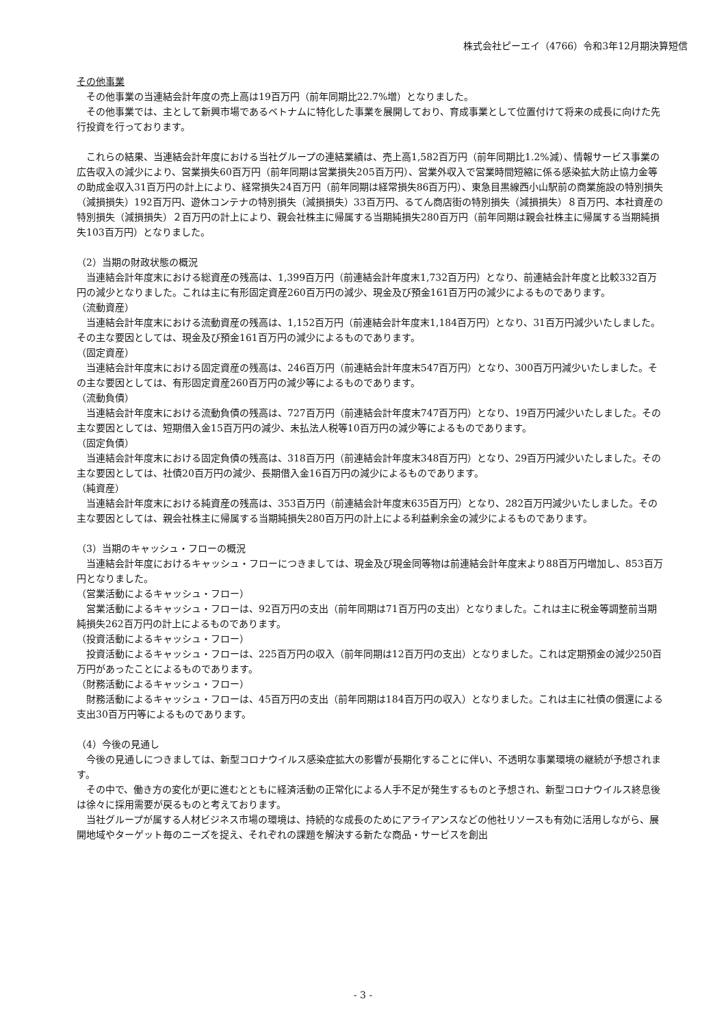株式会社ピーエイ（4766）令和3年12月期決算短信
その他事業
その他事業の当連結会計年度の売上高は19百万円（前年同期比22.7%増）となりました。
その他事業では、主として新興市場であるベトナムに特化した事業を展開しており、育成事業として位置付けて将来の成長に向けた先行投資を行っております。
これらの結果、当連結会計年度における当社グループの連結業績は、売上高1,582百万円（前年同期比1.2%減）、情報サービス事業の広告収入の減少により、営業損失60百万円（前年同期は営業損失205百万円）、営業外収入で営業時間短縮に係る感染拡大防止協力金等の助成金収入31百万円の計上により、経常損失24百万円（前年同期は経常損失86百万円）、東急目黒線西小山駅前の商業施設の特別損失（減損損失）192百万円、遊休コンテナの特別損失（減損損失）33百万円、るてん商店街の特別損失（減損損失）８百万円、本社資産の特別損失（減損損失）２百万円の計上により、親会社株主に帰属する当期純損失280百万円（前年同期は親会社株主に帰属する当期純損失103百万円）となりました。
（2）当期の財政状態の概況
当連結会計年度末における総資産の残高は、1,399百万円（前連結会計年度末1,732百万円）となり、前連結会計年度と比較332百万円の減少となりました。これは主に有形固定資産260百万円の減少、現金及び預金161百万円の減少によるものであります。
（流動資産）
当連結会計年度末における流動資産の残高は、1,152百万円（前連結会計年度末1,184百万円）となり、31百万円減少いたしました。その主な要因としては、現金及び預金161百万円の減少によるものであります。
（固定資産）
当連結会計年度末における固定資産の残高は、246百万円（前連結会計年度末547百万円）となり、300百万円減少いたしました。その主な要因としては、有形固定資産260百万円の減少等によるものであります。
（流動負債）
当連結会計年度末における流動負債の残高は、727百万円（前連結会計年度末747百万円）となり、19百万円減少いたしました。その主な要因としては、短期借入金15百万円の減少、未払法人税等10百万円の減少等によるものであります。
（固定負債）
当連結会計年度末における固定負債の残高は、318百万円（前連結会計年度末348百万円）となり、29百万円減少いたしました。その主な要因としては、社債20百万円の減少、長期借入金16百万円の減少によるものであります。
（純資産）
当連結会計年度末における純資産の残高は、353百万円（前連結会計年度末635百万円）となり、282百万円減少いたしました。その主な要因としては、親会社株主に帰属する当期純損失280百万円の計上による利益剰余金の減少によるものであります。
（3）当期のキャッシュ・フローの概況
当連結会計年度におけるキャッシュ・フローにつきましては、現金及び現金同等物は前連結会計年度末より88百万円増加し、853百万円となりました。
（営業活動によるキャッシュ・フロー）
営業活動によるキャッシュ・フローは、92百万円の支出（前年同期は71百万円の支出）となりました。これは主に税金等調整前当期純損失262百万円の計上によるものであります。
（投資活動によるキャッシュ・フロー）
投資活動によるキャッシュ・フローは、225百万円の収入（前年同期は12百万円の支出）となりました。これは定期預金の減少250百万円があったことによるものであります。
（財務活動によるキャッシュ・フロー）
財務活動によるキャッシュ・フローは、45百万円の支出（前年同期は184百万円の収入）となりました。これは主に社債の償還による支出30百万円等によるものであります。
（4）今後の見通し
今後の見通しにつきましては、新型コロナウイルス感染症拡大の影響が長期化することに伴い、不透明な事業環境の継続が予想されます。
その中で、働き方の変化が更に進むとともに経済活動の正常化による人手不足が発生するものと予想され、新型コロナウイルス終息後は徐々に採用需要が戻るものと考えております。
当社グループが属する人材ビジネス市場の環境は、持続的な成長のためにアライアンスなどの他社リソースも有効に活用しながら、展開地域やターゲット毎のニーズを捉え、それぞれの課題を解決する新たな商品・サービスを創出
- 3 -